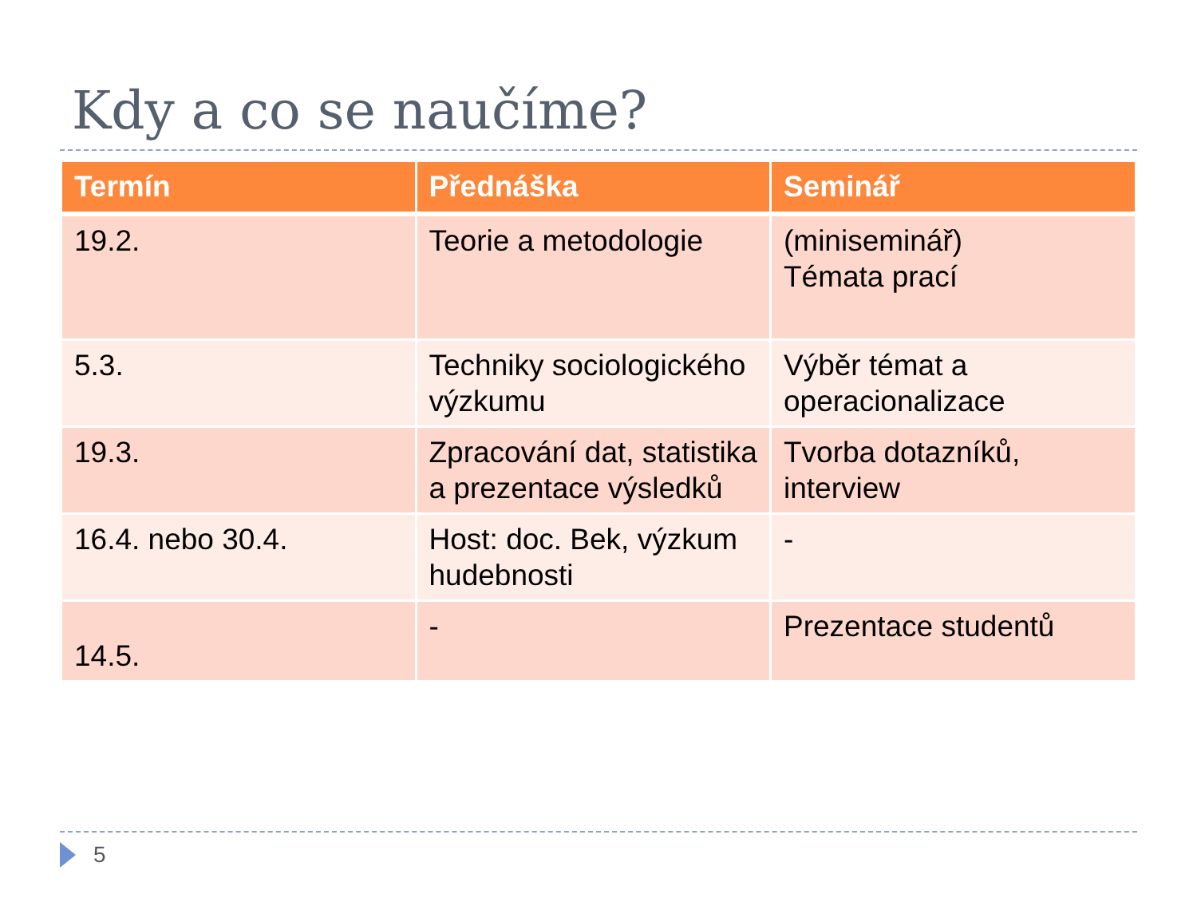Kdy a co se naučíme?
| Termín | Přednáška | Seminář |
| --- | --- | --- |
| 19.2. | Teorie a metodologie | (miniseminář) Témata prací |
| 5.3. | Techniky sociologického výzkumu | Výběr témat a operacionalizace |
| 19.3. | Zpracování dat, statistika a prezentace výsledků | Tvorba dotazníků, interview |
| 16.4. nebo 30.4. | Host: doc. Bek, výzkum hudebnosti | - |
| 14.5. | - | Prezentace studentů |
5